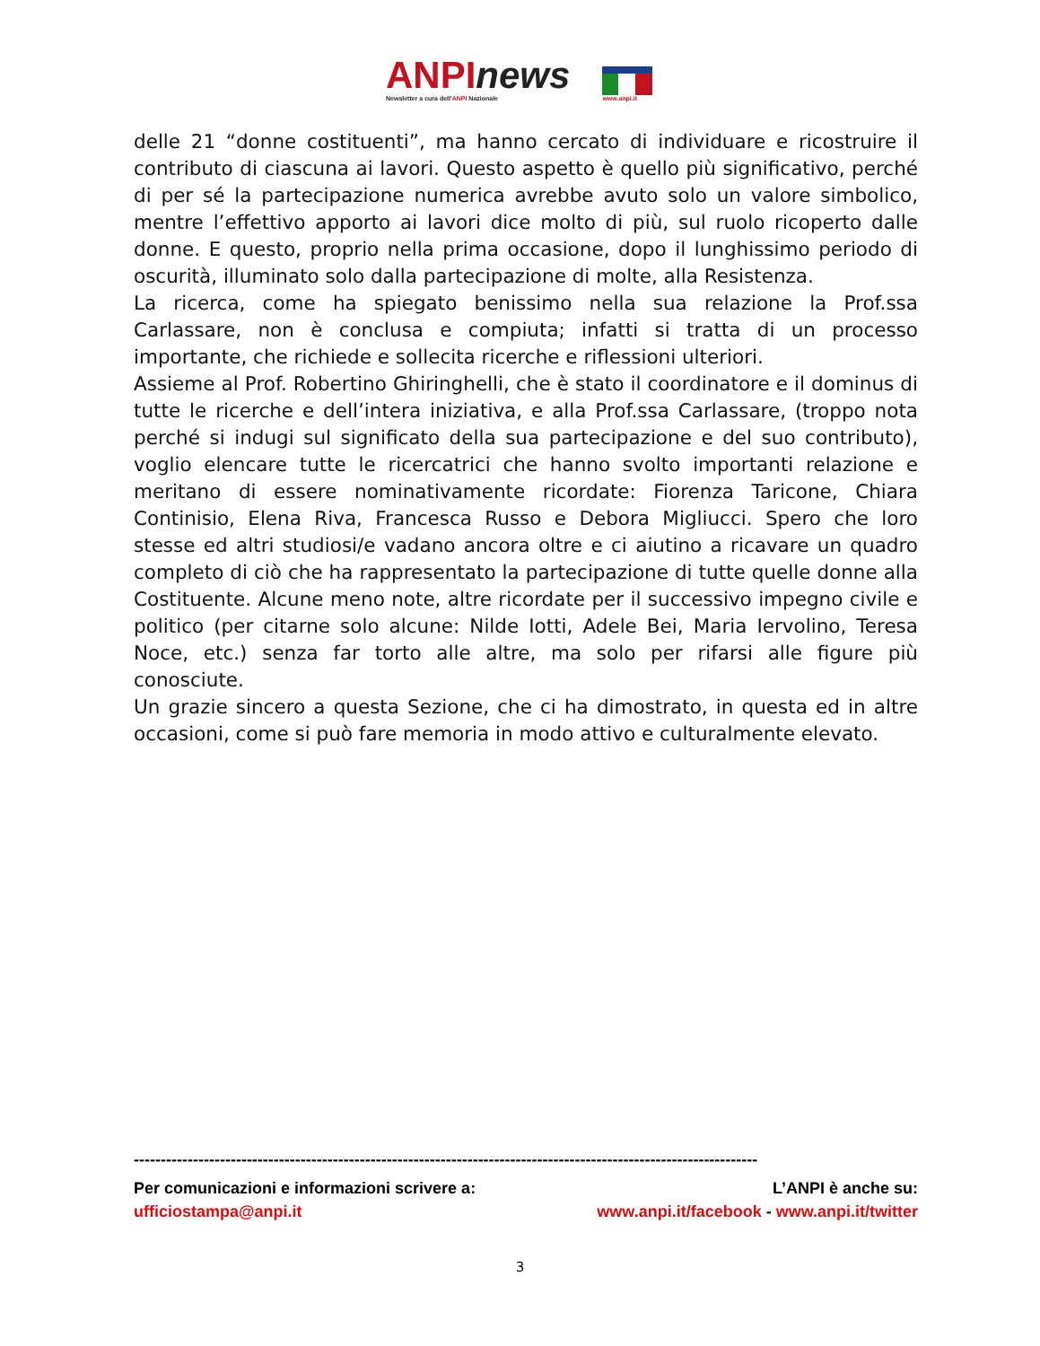ANPInews
Newsletter a cura dell'ANPI Nazionale
www.anpi.it
delle 21 “donne costituenti”, ma hanno cercato di individuare e ricostruire il contributo di ciascuna ai lavori. Questo aspetto è quello più significativo, perché di per sé la partecipazione numerica avrebbe avuto solo un valore simbolico, mentre l’effettivo apporto ai lavori dice molto di più, sul ruolo ricoperto dalle donne. E questo, proprio nella prima occasione, dopo il lunghissimo periodo di oscurità, illuminato solo dalla partecipazione di molte, alla Resistenza.
La ricerca, come ha spiegato benissimo nella sua relazione la Prof.ssa Carlassare, non è conclusa e compiuta; infatti si tratta di un processo importante, che richiede e sollecita ricerche e riflessioni ulteriori.
Assieme al Prof. Robertino Ghiringhelli, che è stato il coordinatore e il dominus di tutte le ricerche e dell’intera iniziativa, e alla Prof.ssa Carlassare, (troppo nota perché si indugi sul significato della sua partecipazione e del suo contributo), voglio elencare tutte le ricercatrici che hanno svolto importanti relazione e meritano di essere nominativamente ricordate: Fiorenza Taricone, Chiara Continisio, Elena Riva, Francesca Russo e Debora Migliucci. Spero che loro stesse ed altri studiosi/e vadano ancora oltre e ci aiutino a ricavare un quadro completo di ciò che ha rappresentato la partecipazione di tutte quelle donne alla Costituente. Alcune meno note, altre ricordate per il successivo impegno civile e politico (per citarne solo alcune: Nilde Iotti, Adele Bei, Maria Iervolino, Teresa Noce, etc.) senza far torto alle altre, ma solo per rifarsi alle figure più conosciute.
Un grazie sincero a questa Sezione, che ci ha dimostrato, in questa ed in altre occasioni, come si può fare memoria in modo attivo e culturalmente elevato.
--------------------------------------------------------------------------------------------------------------------
Per comunicazioni e informazioni scrivere a: L’ANPI è anche su:
ufficiostampa@anpi.it www.anpi.it/facebook - www.anpi.it/twitter
3